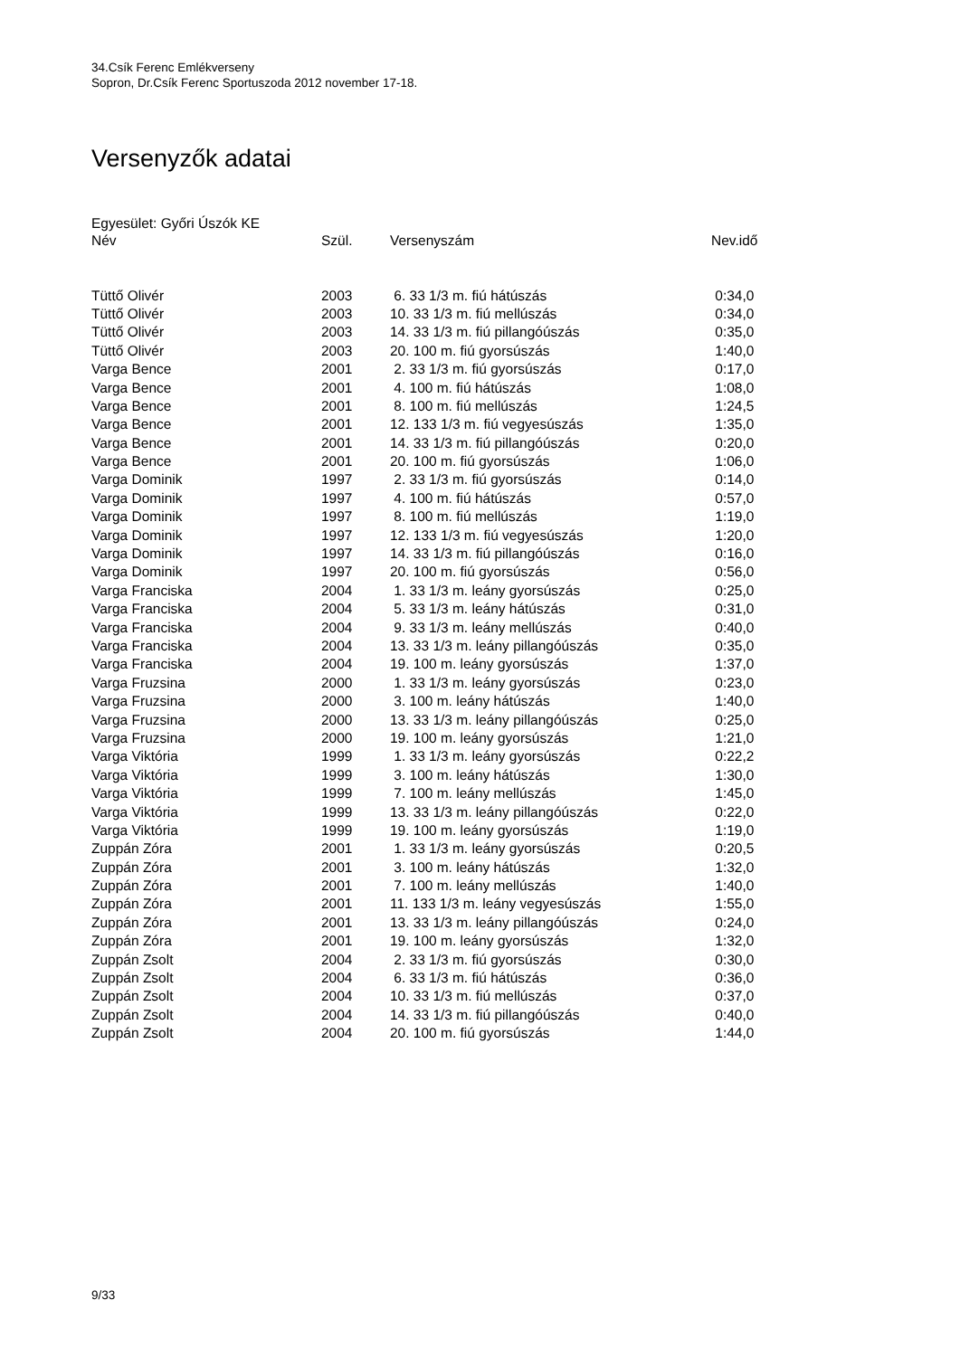34.Csík Ferenc Emlékverseny
Sopron, Dr.Csík Ferenc Sportuszoda 2012 november 17-18.
Versenyzők adatai
Egyesület: Győri Úszók KE
| Név | Szül. | Versenyszám | Nev.idő |
| --- | --- | --- | --- |
| Tüttő Olivér | 2003 | 6. 33 1/3 m. fiú hátúszás | 0:34,0 |
| Tüttő Olivér | 2003 | 10. 33 1/3 m. fiú mellúszás | 0:34,0 |
| Tüttő Olivér | 2003 | 14. 33 1/3 m. fiú pillangóúszás | 0:35,0 |
| Tüttő Olivér | 2003 | 20. 100 m. fiú gyorsúszás | 1:40,0 |
| Varga Bence | 2001 | 2. 33 1/3 m. fiú gyorsúszás | 0:17,0 |
| Varga Bence | 2001 | 4. 100 m. fiú hátúszás | 1:08,0 |
| Varga Bence | 2001 | 8. 100 m. fiú mellúszás | 1:24,5 |
| Varga Bence | 2001 | 12. 133 1/3 m. fiú vegyesúszás | 1:35,0 |
| Varga Bence | 2001 | 14. 33 1/3 m. fiú pillangóúszás | 0:20,0 |
| Varga Bence | 2001 | 20. 100 m. fiú gyorsúszás | 1:06,0 |
| Varga Dominik | 1997 | 2. 33 1/3 m. fiú gyorsúszás | 0:14,0 |
| Varga Dominik | 1997 | 4. 100 m. fiú hátúszás | 0:57,0 |
| Varga Dominik | 1997 | 8. 100 m. fiú mellúszás | 1:19,0 |
| Varga Dominik | 1997 | 12. 133 1/3 m. fiú vegyesúszás | 1:20,0 |
| Varga Dominik | 1997 | 14. 33 1/3 m. fiú pillangóúszás | 0:16,0 |
| Varga Dominik | 1997 | 20. 100 m. fiú gyorsúszás | 0:56,0 |
| Varga Franciska | 2004 | 1. 33 1/3 m. leány gyorsúszás | 0:25,0 |
| Varga Franciska | 2004 | 5. 33 1/3 m. leány hátúszás | 0:31,0 |
| Varga Franciska | 2004 | 9. 33 1/3 m. leány mellúszás | 0:40,0 |
| Varga Franciska | 2004 | 13. 33 1/3 m. leány pillangóúszás | 0:35,0 |
| Varga Franciska | 2004 | 19. 100 m. leány gyorsúszás | 1:37,0 |
| Varga Fruzsina | 2000 | 1. 33 1/3 m. leány gyorsúszás | 0:23,0 |
| Varga Fruzsina | 2000 | 3. 100 m. leány hátúszás | 1:40,0 |
| Varga Fruzsina | 2000 | 13. 33 1/3 m. leány pillangóúszás | 0:25,0 |
| Varga Fruzsina | 2000 | 19. 100 m. leány gyorsúszás | 1:21,0 |
| Varga Viktória | 1999 | 1. 33 1/3 m. leány gyorsúszás | 0:22,2 |
| Varga Viktória | 1999 | 3. 100 m. leány hátúszás | 1:30,0 |
| Varga Viktória | 1999 | 7. 100 m. leány mellúszás | 1:45,0 |
| Varga Viktória | 1999 | 13. 33 1/3 m. leány pillangóúszás | 0:22,0 |
| Varga Viktória | 1999 | 19. 100 m. leány gyorsúszás | 1:19,0 |
| Zuppán Zóra | 2001 | 1. 33 1/3 m. leány gyorsúszás | 0:20,5 |
| Zuppán Zóra | 2001 | 3. 100 m. leány hátúszás | 1:32,0 |
| Zuppán Zóra | 2001 | 7. 100 m. leány mellúszás | 1:40,0 |
| Zuppán Zóra | 2001 | 11. 133 1/3 m. leány vegyesúszás | 1:55,0 |
| Zuppán Zóra | 2001 | 13. 33 1/3 m. leány pillangóúszás | 0:24,0 |
| Zuppán Zóra | 2001 | 19. 100 m. leány gyorsúszás | 1:32,0 |
| Zuppán Zsolt | 2004 | 2. 33 1/3 m. fiú gyorsúszás | 0:30,0 |
| Zuppán Zsolt | 2004 | 6. 33 1/3 m. fiú hátúszás | 0:36,0 |
| Zuppán Zsolt | 2004 | 10. 33 1/3 m. fiú mellúszás | 0:37,0 |
| Zuppán Zsolt | 2004 | 14. 33 1/3 m. fiú pillangóúszás | 0:40,0 |
| Zuppán Zsolt | 2004 | 20. 100 m. fiú gyorsúszás | 1:44,0 |
9/33